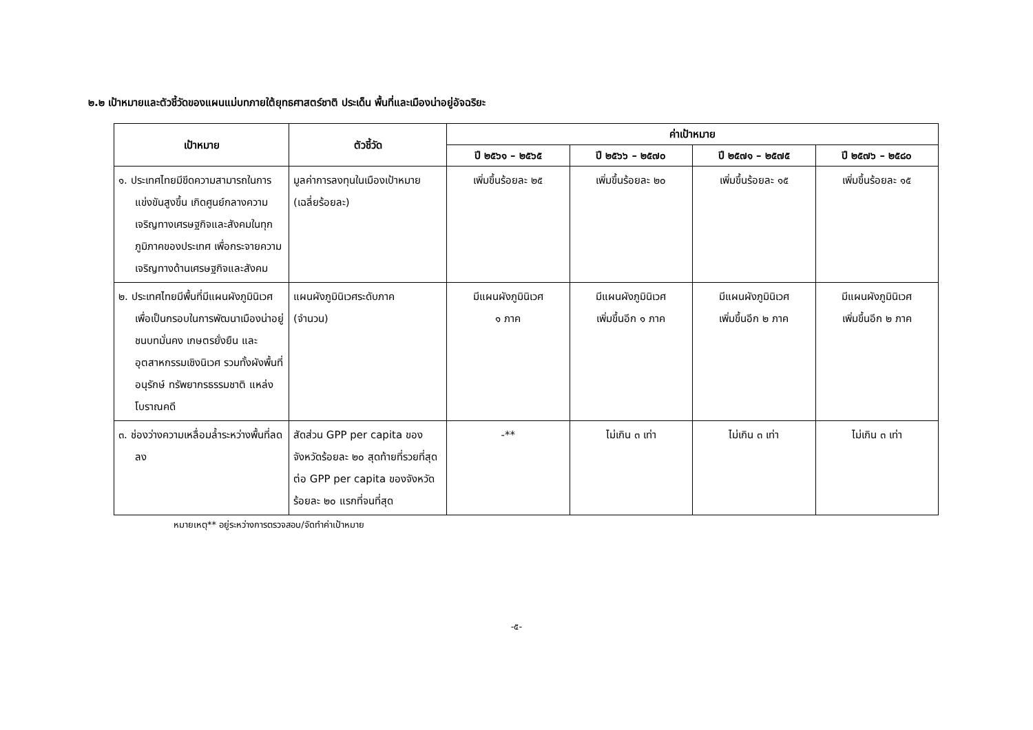๒.๒ เป้าหมายและตัวชี้วัดของแผนแม่บทภายใต้ยุทธศาสตร์ชาติ ประเด็น พื้นที่และเมืองน่าอยู่อัจฉริยะ
| เป้าหมาย | ตัวชี้วัด | ค่าเป้าหมาย | | | |
| --- | --- | --- | --- | --- | --- |
| | | ปี ๒๕๖๑ – ๒๕๖๕ | ปี ๒๕๖๖ – ๒๕๗๐ | ปี ๒๕๗๑ – ๒๕๗๕ | ปี ๒๕๗๖ – ๒๕๘๐ |
| ๑. ประเทศไทยมีขีดความสามารถในการแข่งขันสูงขึ้น เกิดศูนย์กลางความเจริญทางเศรษฐกิจและสังคมในทุกภูมิภาคของประเทศ เพื่อกระจายความเจริญทางด้านเศรษฐกิจและสังคม | มูลค่าการลงทุนในเมืองเป้าหมาย (เฉลี่ยร้อยละ) | เพิ่มขึ้นร้อยละ ๒๕ | เพิ่มขึ้นร้อยละ ๒๐ | เพิ่มขึ้นร้อยละ ๑๕ | เพิ่มขึ้นร้อยละ ๑๕ |
| ๒. ประเทศไทยมีพื้นที่มีแผนผังภูมินิเวศเพื่อเป็นกรอบในการพัฒนาเมืองน่าอยู่ ชนบทมั่นคง เกษตรยั่งยืน และอุตสาหกรรมเชิงนิเวศ รวมทั้งผังพื้นที่อนุรักษ์ ทรัพยากรธรรมชาติ แหล่งโบราณคดี | แผนผังภูมินิเวศระดับภาค (จำนวน) | มีแผนผังภูมินิเวศ ๑ ภาค | มีแผนผังภูมินิเวศ เพิ่มขึ้นอีก ๑ ภาค | มีแผนผังภูมินิเวศ เพิ่มขึ้นอีก ๒ ภาค | มีแผนผังภูมินิเวศ เพิ่มขึ้นอีก ๒ ภาค |
| ๓. ช่องว่างความเหลื่อมล้ำระหว่างพื้นที่ลดลง | สัดส่วน GPP per capita ของจังหวัดร้อยละ ๒๐ สุดท้ายที่รวยที่สุด ต่อ GPP per capita ของจังหวัดร้อยละ ๒๐ แรกที่จนที่สุด | -** | ไม่เกิน ๓ เท่า | ไม่เกิน ๓ เท่า | ไม่เกิน ๓ เท่า |
หมายเหตุ** อยู่ระหว่างการตรวจสอบ/จัดทำค่าเป้าหมาย
-๕-